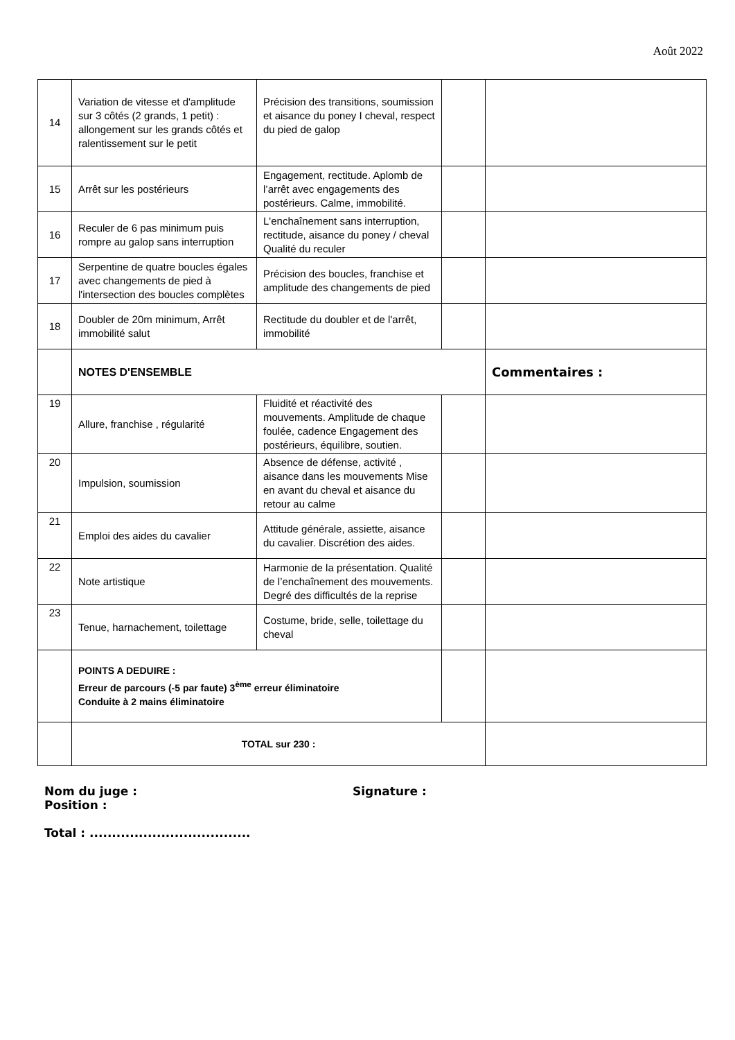Août 2022
| 14 | Variation de vitesse et d'amplitude sur 3 côtés (2 grands, 1 petit) : allongement sur les grands côtés et ralentissement sur le petit | Précision des transitions, soumission et aisance du poney I cheval, respect du pied de galop | | |
| 15 | Arrêt sur les postérieurs | Engagement, rectitude. Aplomb de l’arrêt avec engagements des postérieurs. Calme, immobilité. | | |
| 16 | Reculer de 6 pas minimum puis rompre au galop sans interruption | L'enchaînement sans interruption, rectitude, aisance du poney / cheval Qualité du reculer | | |
| 17 | Serpentine de quatre boucles égales avec changements de pied à l'intersection des boucles complètes | Précision des boucles, franchise et amplitude des changements de pied | | |
| 18 | Doubler de 20m minimum, Arrêt immobilité salut | Rectitude du doubler et de l'arrêt, immobilité | | |
| | NOTES D'ENSEMBLE | | | Commentaires : |
| 19 | Allure, franchise , régularité | Fluidité et réactivité des mouvements. Amplitude de chaque foulée, cadence Engagement des postérieurs, équilibre, soutien. | | |
| 20 | Impulsion, soumission | Absence de défense, activité , aisance dans les mouvements Mise en avant du cheval et aisance du retour au calme | | |
| 21 | Emploi des aides du cavalier | Attitude générale, assiette, aisance du cavalier. Discrétion des aides. | | |
| 22 | Note artistique | Harmonie de la présentation. Qualité de l’enchaînement des mouvements. Degré des difficultés de la reprise | | |
| 23 | Tenue, harnachement, toilettage | Costume, bride, selle, toilettage du cheval | | |
| | POINTS A DEDUIRE : Erreur de parcours (-5 par faute) 3<sup>ème</sup> erreur éliminatoire Conduite à 2 mains éliminatoire | | | |
| | TOTAL sur 230 : | | | |
Nom du juge : Signature :
Position :
Total : ....................................